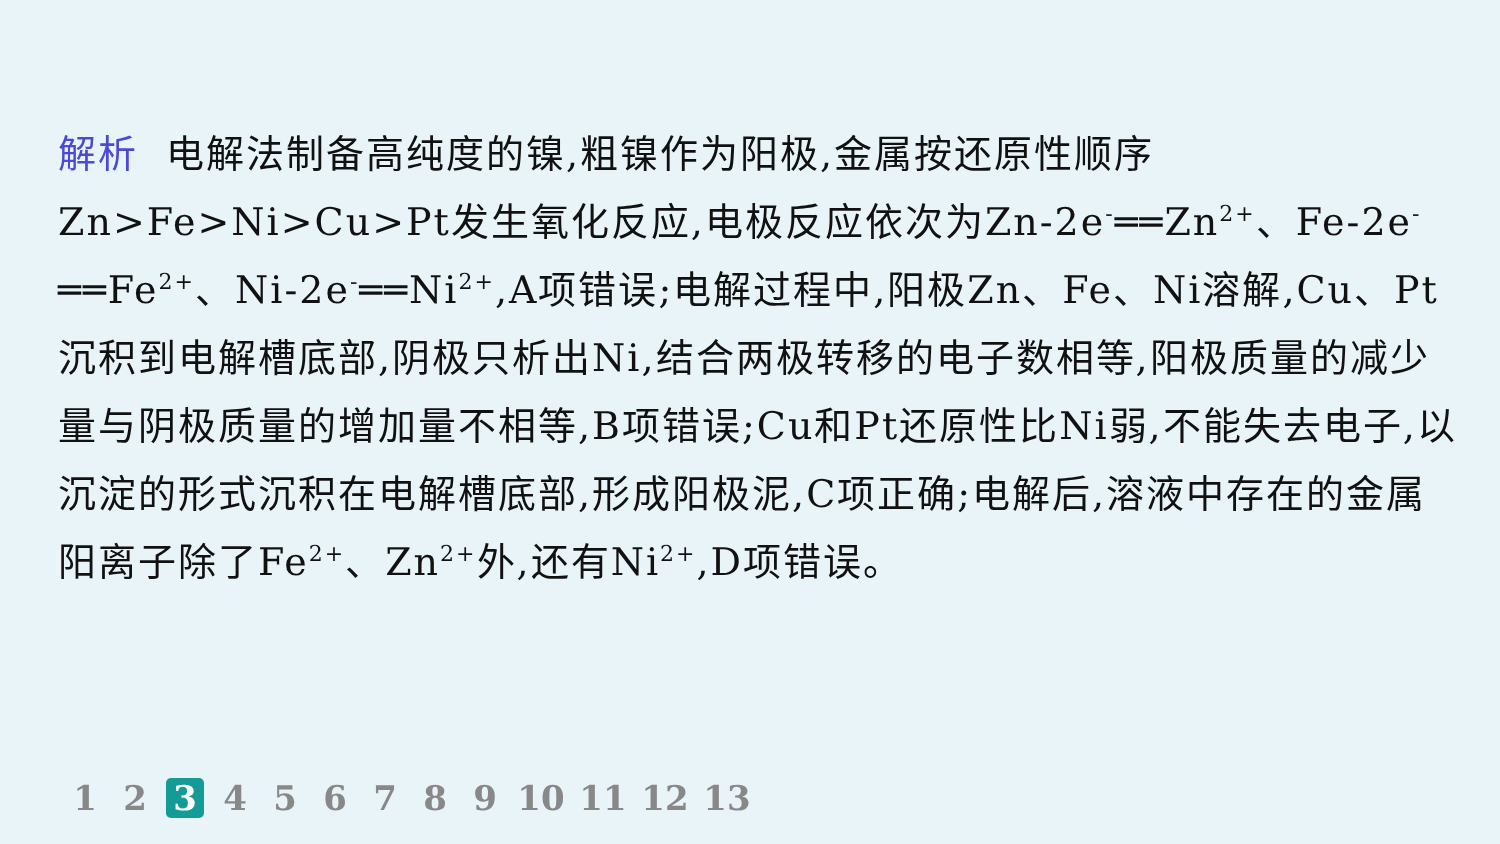解析 电解法制备高纯度的镍,粗镍作为阳极,金属按还原性顺序Zn>Fe>Ni>Cu>Pt发生氧化反应,电极反应依次为Zn-2e<sup>-</sup>══Zn<sup>2+</sup>、Fe-2e<sup>-</sup>══Fe<sup>2+</sup>、Ni-2e<sup>-</sup>══Ni<sup>2+</sup>,A项错误;电解过程中,阳极Zn、Fe、Ni溶解,Cu、Pt沉积到电解槽底部,阴极只析出Ni,结合两极转移的电子数相等,阳极质量的减少量与阴极质量的增加量不相等,B项错误;Cu和Pt还原性比Ni弱,不能失去电子,以沉淀的形式沉积在电解槽底部,形成阳极泥,C项正确;电解后,溶液中存在的金属阳离子除了Fe<sup>2+</sup>、Zn<sup>2+</sup>外,还有Ni<sup>2+</sup>,D项错误。
1 2 3 4 5 6 7 8 9 10 11 12 13